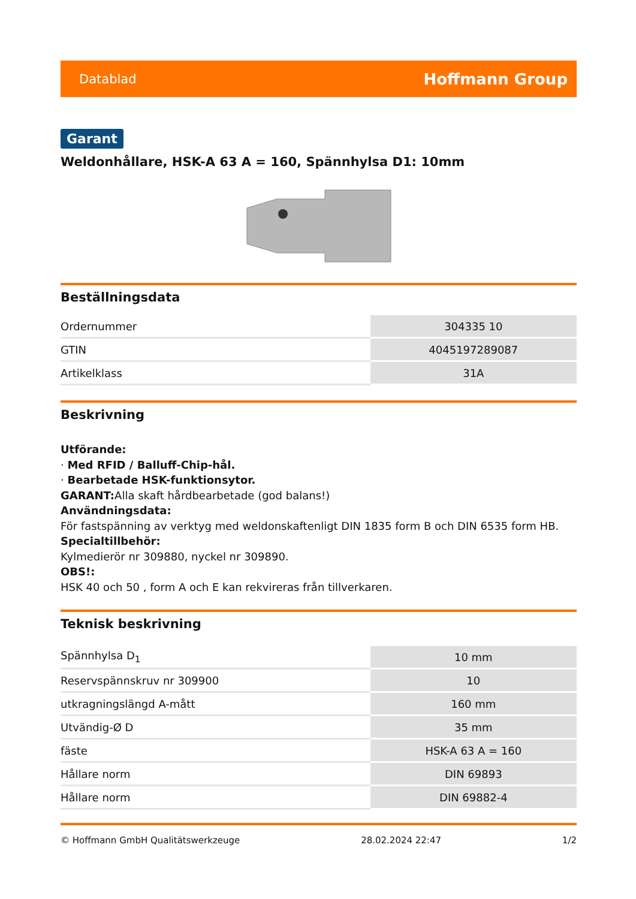Datablad Hoffmann Group
Garant
Weldonhållare, HSK-A 63 A = 160, Spännhylsa D1: 10mm
Beställningsdata
| Ordernummer | 304335 10 |
| GTIN | 4045197289087 |
| Artikelklass | 31A |
Beskrivning
Utförande:
· Med RFID / Balluff-Chip-hål.
· Bearbetade HSK-funktionsytor.
GARANT: Alla skaft hårdbearbetade (god balans!)
Användningsdata:
För fastspänning av verktyg med weldonskaftenligt DIN 1835 form B och DIN 6535 form HB.
Specialtillbehör:
Kylmedierör nr 309880, nyckel nr 309890.
OBS!:
HSK 40 och 50 , form A och E kan rekvireras från tillverkaren.
Teknisk beskrivning
| Spännhylsa D<sub>1</sub> | 10 mm |
| Reservspännskruv nr 309900 | 10 |
| utkragningslängd A-mått | 160 mm |
| Utvändig-Ø D | 35 mm |
| fäste | HSK-A 63 A = 160 |
| Hållare norm | DIN 69893 |
| Hållare norm | DIN 69882-4 |
© Hoffmann GmbH Qualitätswerkzeuge 28.02.2024 22:47 1/2